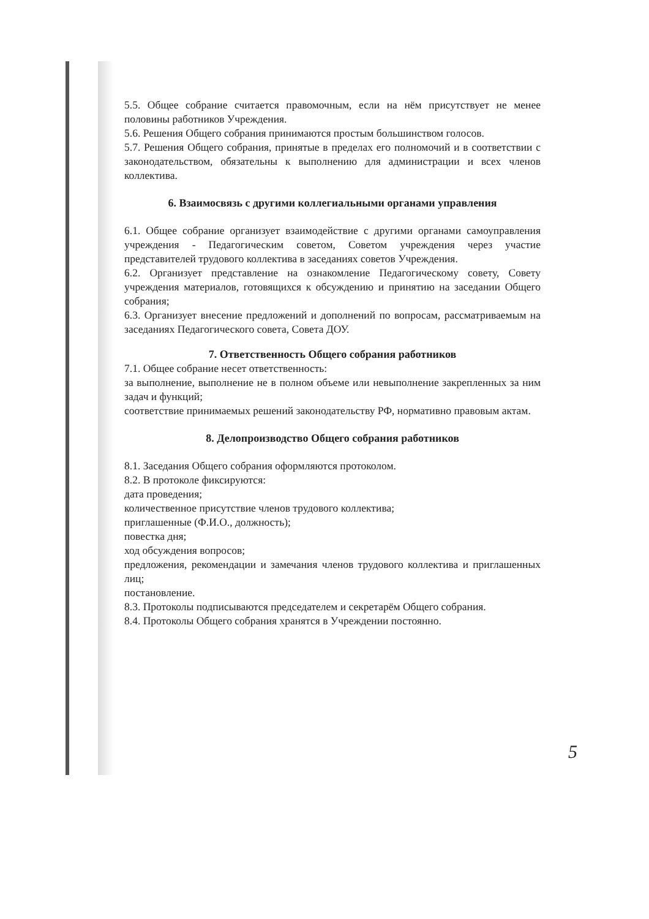5.5. Общее собрание считается правомочным, если на нём присутствует не менее половины работников Учреждения.
5.6. Решения Общего собрания принимаются простым большинством голосов.
5.7. Решения Общего собрания, принятые в пределах его полномочий и в соответствии с законодательством, обязательны к выполнению для администрации и всех членов коллектива.
6. Взаимосвязь с другими коллегиальными органами управления
6.1. Общее собрание организует взаимодействие с другими органами самоуправления учреждения - Педагогическим советом, Советом учреждения через участие представителей трудового коллектива в заседаниях советов Учреждения.
6.2. Организует представление на ознакомление Педагогическому совету, Совету учреждения материалов, готовящихся к обсуждению и принятию на заседании Общего собрания;
6.3. Организует внесение предложений и дополнений по вопросам, рассматриваемым на заседаниях Педагогического совета, Совета ДОУ.
7. Ответственность Общего собрания работников
7.1. Общее собрание несет ответственность:
за выполнение, выполнение не в полном объеме или невыполнение закрепленных за ним задач и функций;
соответствие принимаемых решений законодательству РФ, нормативно правовым актам.
8. Делопроизводство Общего собрания работников
8.1. Заседания Общего собрания оформляются протоколом.
8.2. В протоколе фиксируются:
дата проведения;
количественное присутствие членов трудового коллектива;
приглашенные (Ф.И.О., должность);
повестка дня;
ход обсуждения вопросов;
предложения, рекомендации и замечания членов трудового коллектива и приглашенных лиц;
постановление.
8.3. Протоколы подписываются председателем и секретарём Общего собрания.
8.4. Протоколы Общего собрания хранятся в Учреждении постоянно.
5